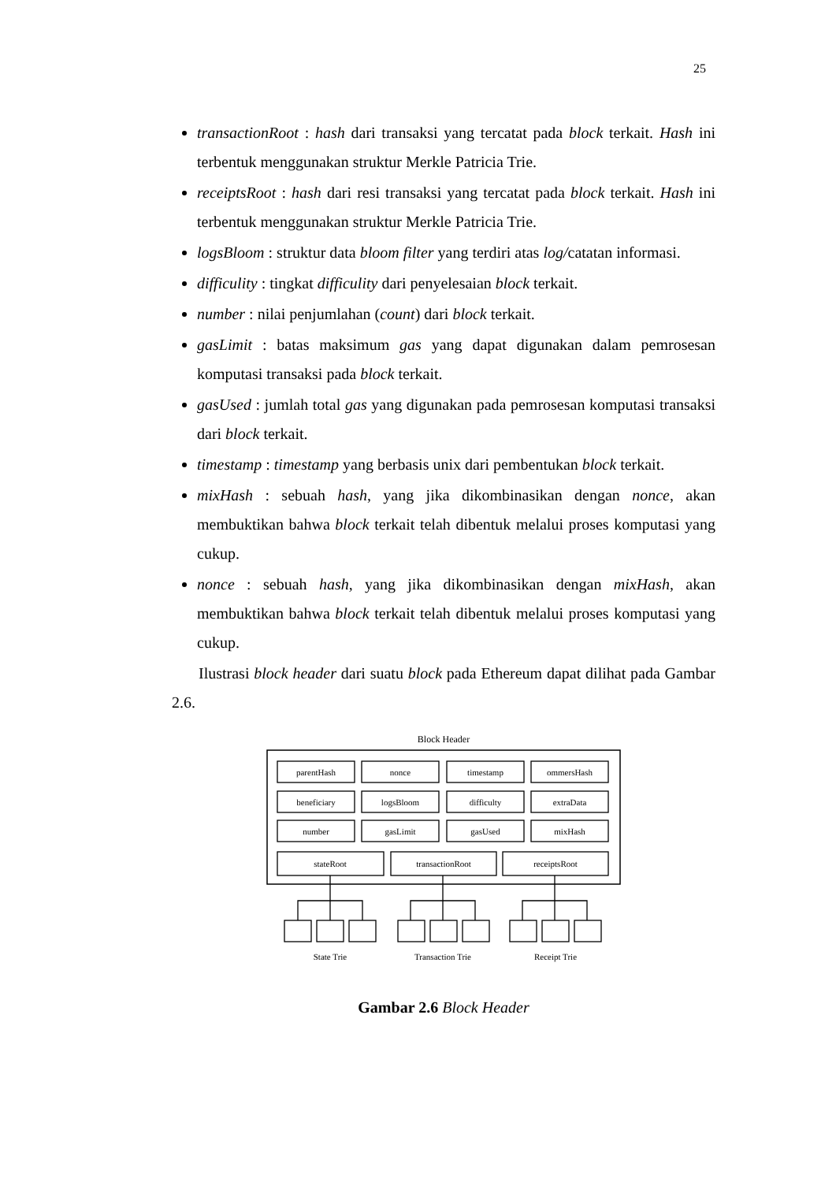25
transactionRoot : hash dari transaksi yang tercatat pada block terkait. Hash ini terbentuk menggunakan struktur Merkle Patricia Trie.
receiptsRoot : hash dari resi transaksi yang tercatat pada block terkait. Hash ini terbentuk menggunakan struktur Merkle Patricia Trie.
logsBloom : struktur data bloom filter yang terdiri atas log/catatan informasi.
difficulity : tingkat difficulity dari penyelesaian block terkait.
number : nilai penjumlahan (count) dari block terkait.
gasLimit : batas maksimum gas yang dapat digunakan dalam pemrosesan komputasi transaksi pada block terkait.
gasUsed : jumlah total gas yang digunakan pada pemrosesan komputasi transaksi dari block terkait.
timestamp : timestamp yang berbasis unix dari pembentukan block terkait.
mixHash : sebuah hash, yang jika dikombinasikan dengan nonce, akan membuktikan bahwa block terkait telah dibentuk melalui proses komputasi yang cukup.
nonce : sebuah hash, yang jika dikombinasikan dengan mixHash, akan membuktikan bahwa block terkait telah dibentuk melalui proses komputasi yang cukup.
Ilustrasi block header dari suatu block pada Ethereum dapat dilihat pada Gambar 2.6.
Block Header
parentHash
nonce
timestamp
ommersHash
beneficiary
logsBloom
difficulty
extraData
number
gasLimit
gasUsed
mixHash
stateRoot
transactionRoot
receiptsRoot
State Trie
Transaction Trie
Receipt Trie
Gambar 2.6 Block Header